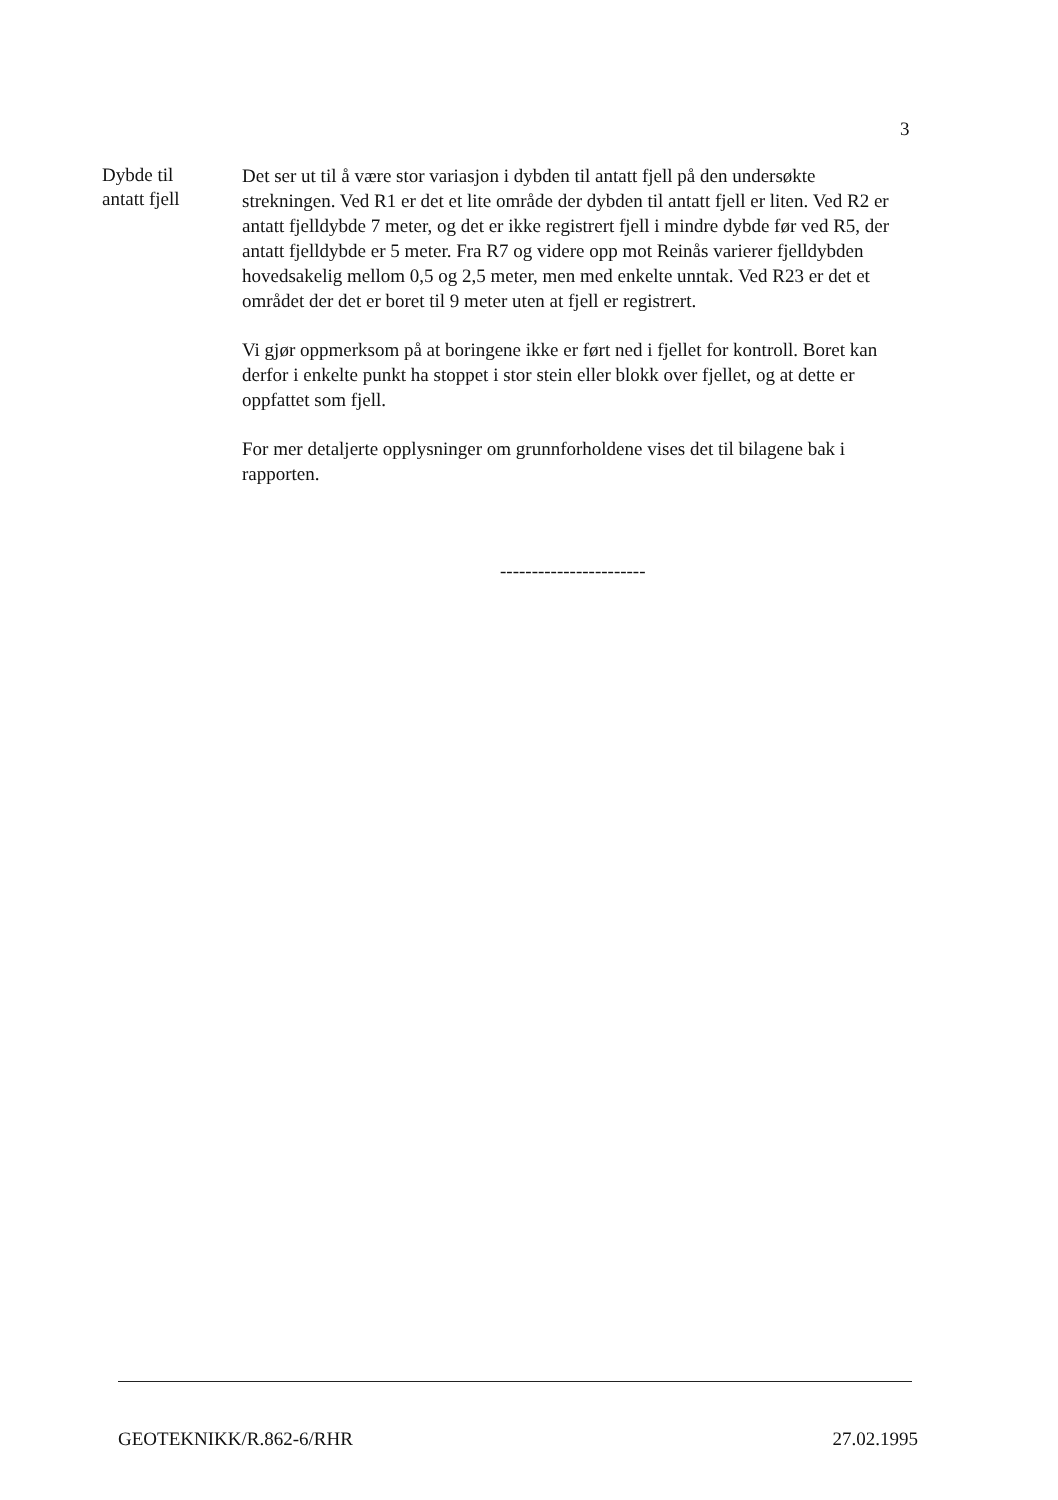3
Dybde til
antatt fjell
Det ser ut til å være stor variasjon i dybden til antatt fjell på den undersøkte strekningen. Ved R1 er det et lite område der dybden til antatt fjell er liten. Ved R2 er antatt fjelldybde 7 meter, og det er ikke registrert fjell i mindre dybde før ved R5, der antatt fjelldybde er 5 meter. Fra R7 og videre opp mot Reinås varierer fjelldybden hovedsakelig mellom 0,5 og 2,5 meter, men med enkelte unntak. Ved R23 er det et området der det er boret til 9 meter uten at fjell er registrert.
Vi gjør oppmerksom på at boringene ikke er ført ned i fjellet for kontroll. Boret kan derfor i enkelte punkt ha stoppet i stor stein eller blokk over fjellet, og at dette er oppfattet som fjell.
For mer detaljerte opplysninger om grunnforholdene vises det til bilagene bak i rapporten.
-----------------------
GEOTEKNIKK/R.862-6/RHR 27.02.1995